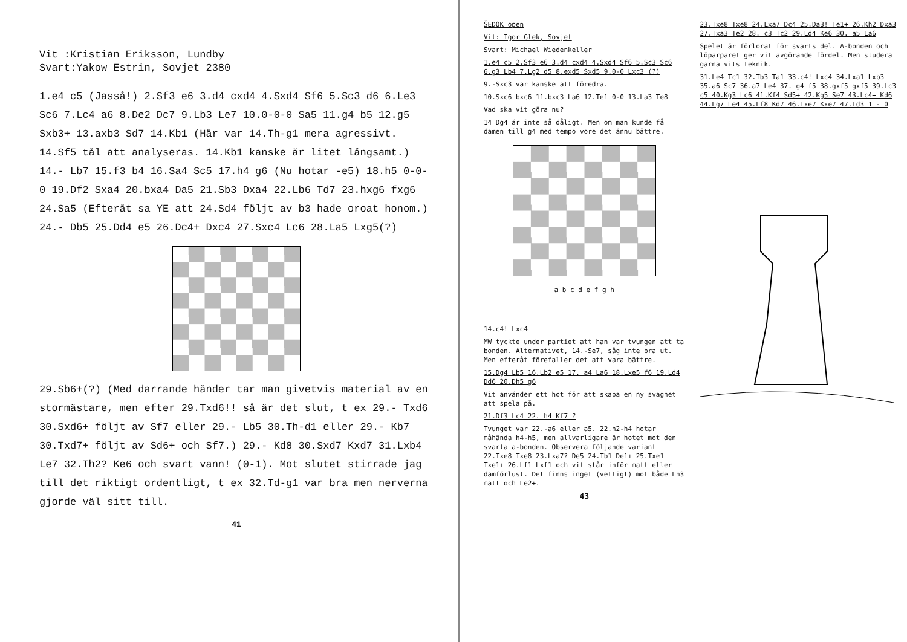Vit :Kristian Eriksson, Lundby
Svart:Yakow Estrin, Sovjet 2380
1.e4 c5 (Jasså!) 2.Sf3 e6 3.d4 cxd4 4.Sxd4 Sf6 5.Sc3 d6 6.Le3 Sc6 7.Lc4 a6 8.De2 Dc7 9.Lb3 Le7 10.0-0-0 Sa5 11.g4 b5 12.g5 Sxb3+ 13.axb3 Sd7 14.Kb1 (Här var 14.Th-g1 mera agressivt. 14.Sf5 tål att analyseras. 14.Kb1 kanske är litet långsamt.) 14.- Lb7 15.f3 b4 16.Sa4 Sc5 17.h4 g6 (Nu hotar -e5) 18.h5 0-0-0 19.Df2 Sxa4 20.bxa4 Da5 21.Sb3 Dxa4 22.Lb6 Td7 23.hxg6 fxg6 24.Sa5 (Efteråt sa YE att 24.Sd4 följt av b3 hade oroat honom.) 24.- Db5 25.Dd4 e5 26.Dc4+ Dxc4 27.Sxc4 Lc6 28.La5 Lxg5(?)
29.Sb6+(?) (Med darrande händer tar man givetvis material av en stormästare, men efter 29.Txd6!! så är det slut, t ex 29.- Txd6 30.Sxd6+ följt av Sf7 eller 29.- Lb5 30.Th-d1 eller 29.- Kb7 30.Txd7+ följt av Sd6+ och Sf7.) 29.- Kd8 30.Sxd7 Kxd7 31.Lxb4 Le7 32.Th2? Ke6 och svart vann! (0-1). Mot slutet stirrade jag till det riktigt ordentligt, t ex 32.Td-g1 var bra men nerverna gjorde väl sitt till.
41
ŠEDOK open
Vit: Igor Glek, Sovjet
Svart: Michael Wiedenkeller
1.e4 c5 2.Sf3 e6 3.d4 cxd4 4.Sxd4 Sf6 5.Sc3 Sc6 6.g3 Lb4 7.Lg2 d5 8.exd5 Sxd5 9.0-0 Lxc3 (?)
9.-Sxc3 var kanske att föredra.
10.Sxc6 bxc6 11.bxc3 La6 12.Te1 0-0 13.La3 Te8
Vad ska vit göra nu?
14 Dg4 är inte så dåligt. Men om man kunde få damen till g4 med tempo vore det ännu bättre.
a b c d e f g h
14.c4! Lxc4
MW tyckte under partiet att han var tvungen att ta bonden. Alternativet, 14.-Se7, såg inte bra ut. Men efteråt förefaller det att vara bättre.
15.Dg4 Lb5 16.Lb2 e5 17. a4 La6 18.Lxe5 f6 19.Ld4 Dd6 20.Dh5 g6
Vit använder ett hot för att skapa en ny svaghet att spela på.
21.Df3 Lc4 22. h4 Kf7 ?
Tvunget var 22.-a6 eller a5. 22.h2-h4 hotar måhända h4-h5, men allvarligare är hotet mot den svarta a-bonden. Observera följande variant 22.Txe8 Txe8 23.Lxa7? De5 24.Tb1 De1+ 25.Txe1 Txe1+ 26.Lf1 Lxf1 och vit står inför matt eller damförlust. Det finns inget (vettigt) mot både Lh3 matt och Le2+.
43
23.Txe8 Txe8 24.Lxa7 Dc4 25.Da3! Te1+ 26.Kh2 Dxa3 27.Txa3 Te2 28. c3 Tc2 29.Ld4 Ke6 30. a5 La6
Spelet är förlorat för svarts del. A-bonden och löparparet ger vit avgörande fördel. Men studera garna vits teknik.
31.Le4 Tc1 32.Tb3 Ta1 33.c4! Lxc4 34.Lxa1 Lxb3 35.a6 Sc7 36.a7 Le4 37. g4 f5 38.gxf5 gxf5 39.Lc3 c5 40.Kg3 Lc6 41.Kf4 Sd5+ 42.Kg5 Se7 43.Lc4+ Kd6 44.Lg7 Le4 45.Lf8 Kd7 46.Lxe7 Kxe7 47.Ld3 1 - 0